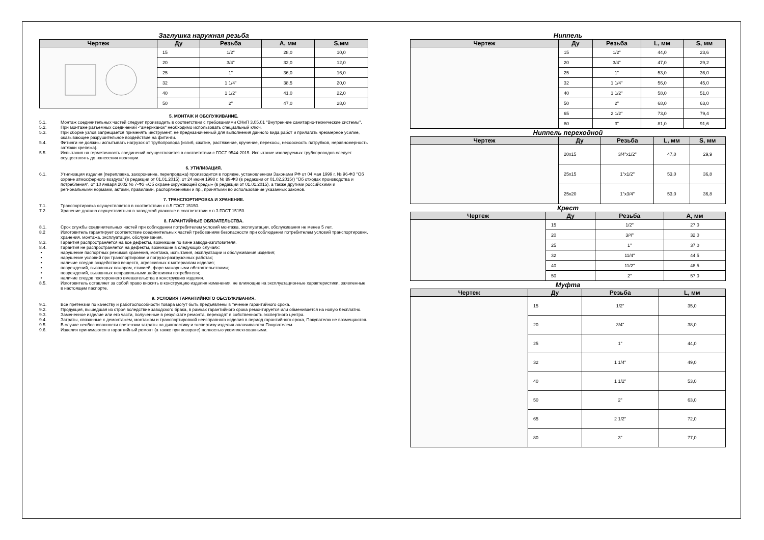Заглушка наружная резьба
| Чертеж | Ду | Резьба | А, мм | S,мм |
| --- | --- | --- | --- | --- |
| | 15 | 1/2" | 28,0 | 10,0 |
| | 20 | 3/4" | 32,0 | 12,0 |
| | 25 | 1" | 36,0 | 16,0 |
| | 32 | 1 1/4" | 38,5 | 20,0 |
| | 40 | 1 1/2" | 41,0 | 22,0 |
| | 50 | 2" | 47,0 | 28,0 |
5. МОНТАЖ И ОБСЛУЖИВАНИЕ.
5.1. Монтаж соединительных частей следует производить в соответствии с требованиями СНиП 3.05.01 "Внутренние санитарно-технические системы".
5.2. При монтаже разъемных соединений -"американок" необходимо использовать специальный ключ.
5.3. При сборке узлов запрещается применять инструмент, не предназначенный для выполнения данного вида работ и прилагать чрезмерное усилие, оказывающее разрушительное воздействие на фитинги.
5.4. Фитинги не должны испытывать нагрузок от трубопровода (изгиб, сжатие, растяжение, кручение, перекосы, несоосность патрубков, неравномерность затяжки крепежа).
5.5. Испытания на герметичность соединений осуществляется в соответствии с ГОСТ 9544-2015. Испытание изолируемых трубопроводов следует осуществлять до нанесения изоляции.
6. УТИЛИЗАЦИЯ.
6.1. Утилизация изделия (переплавка, захоронение, перепродажа) производится в порядке, установленном Законами РФ от 04 мая 1999 г. № 96-ФЗ "Об охране атмосферного воздуха" (в редакции от 01.01.2015), от 24 июня 1998 г. № 89-ФЗ (в редакции от 01.02.2015г) "Об отходах производства и потребления", от 10 января 2002 № 7-ФЗ «Об охране окружающей среды» (в редакции от 01.01.2015), а также другими российскими и региональными нормами, актами, правилами, распоряжениями и пр., принятыми во использование указанных законов.
7. ТРАНСПОРТИРОВКА И ХРАНЕНИЕ.
7.1. Транспортировка осуществляется в соответствии с п.5 ГОСТ 15150.
7.2. Хранение должно осуществляться в заводской упаковке в соответствии с п.3 ГОСТ 15150.
8. ГАРАНТИЙНЫЕ ОБЯЗАТЕЛЬСТВА.
8.1. Срок службы соединительных частей при соблюдении потребителем условий монтажа, эксплуатации, обслуживания не менее 5 лет.
8.2 Изготовитель гарантирует соответствие соединительных частей требованиям безопасности при соблюдении потребителем условий транспортировки, хранения, монтажа, эксплуатации, обслуживания.
8.3. Гарантия распространяется на все дефекты, возникшие по вине завода-изготовителя.
8.4. Гарантия не распространяется на дефекты, возникшие в следующих случаях:
• нарушение паспортных режимов хранения, монтажа, испытания, эксплуатации и обслуживания изделия;
• нарушение условий при транспортировке и погрузо-разгрузочных работах;
• наличие следов воздействия веществ, агрессивных к материалам изделия;
• повреждений, вызванных пожаром, стихией, форс-мажорными обстоятельствами;
• повреждений, вызванных неправильными действиями потребителя;
• наличие следов постороннего вмешательства в конструкцию изделия.
8.5. Изготовитель оставляет за собой право вносить в конструкцию изделия изменения, не влияющие на эксплуатационные характеристики, заявленные в настоящем паспорте.
9. УСЛОВИЯ ГАРАНТИЙНОГО ОБСЛУЖИВАНИЯ.
9.1. Все претензии по качеству и работоспособности товара могут быть предъявлены в течение гарантийного срока.
9.2. Продукция, вышедшая из строя вследствие заводского брака, в рамках гарантийного срока ремонтируется или обменивается на новую бесплатно.
9.3. Замененное изделие или его части, полученные в результате ремонта, переходят в собственность экспертного центра.
9.4. Затраты, связанные с демонтажем, монтажом и транспортировкой неисправного изделия в период гарантийного срока, Покупателю не возмещаются.
9.5. В случае необоснованности претензии затраты на диагностику и экспертизу изделия оплачиваются Покупателем.
9.6. Изделия принимаются в гарантийный ремонт (а также при возврате) полностью укомплектованными.
Ниппель
| Чертеж | Ду | Резьба | L, мм | S, мм |
| --- | --- | --- | --- | --- |
| | 15 | 1/2" | 44,0 | 23,6 |
| | 20 | 3/4" | 47,0 | 29,2 |
| | 25 | 1" | 53,0 | 36,0 |
| | 32 | 1 1/4" | 56,0 | 45,0 |
| | 40 | 1 1/2" | 58,0 | 51,0 |
| | 50 | 2" | 68,0 | 63,0 |
| | 65 | 2 1/2" | 73,0 | 79,4 |
| | 80 | 3" | 81,0 | 91,6 |
Ниппель переходной
| Чертеж | Ду | Резьба | L, мм | S, мм |
| --- | --- | --- | --- | --- |
| | 20x15 | 3/4"x1/2" | 47,0 | 29,9 |
| | 25x15 | 1"x1/2" | 53,0 | 36,8 |
| | 25x20 | 1"x3/4" | 53,0 | 36,8 |
Крест
| Чертеж | Ду | Резьба | А, мм |
| --- | --- | --- | --- |
| | 15 | 1/2" | 27,0 |
| | 20 | 3/4" | 32,0 |
| | 25 | 1" | 37,0 |
| | 32 | 11/4" | 44,5 |
| | 40 | 11/2" | 48,5 |
| | 50 | 2" | 57,0 |
Муфта
| Чертеж | Ду | Резьба | L, мм |
| --- | --- | --- | --- |
| | 15 | 1/2" | 35,0 |
| | 20 | 3/4" | 38,0 |
| | 25 | 1" | 44,0 |
| | 32 | 1 1/4" | 49,0 |
| | 40 | 1 1/2" | 53,0 |
| | 50 | 2" | 63,0 |
| | 65 | 2 1/2" | 72,0 |
| | 80 | 3" | 77,0 |